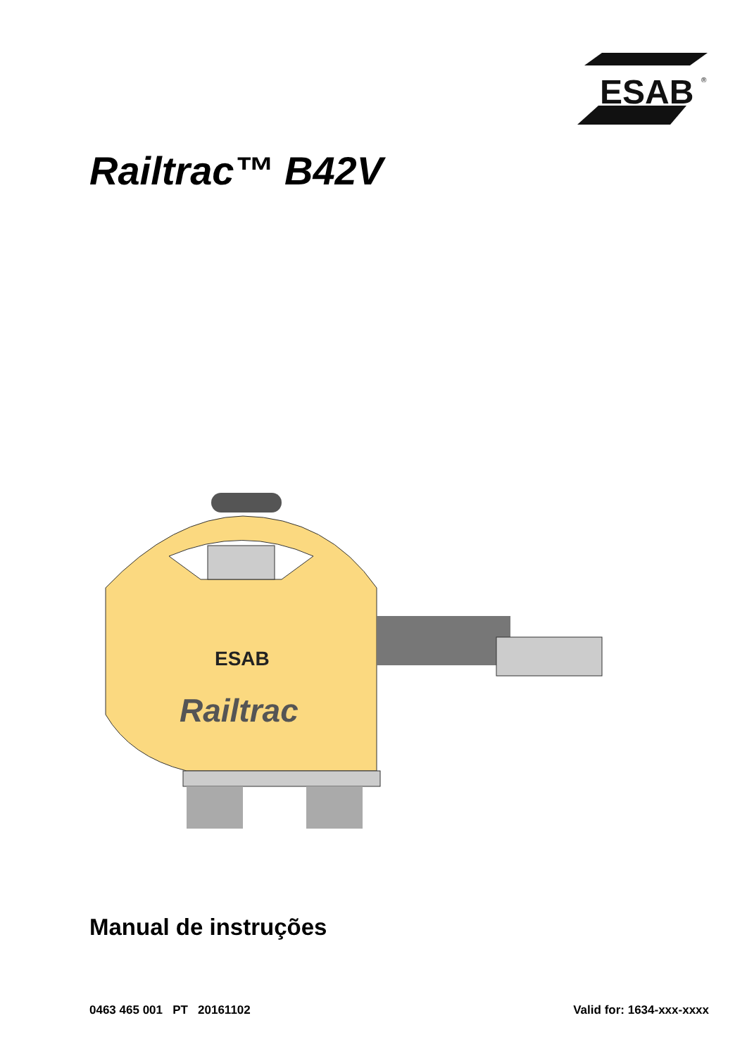ESAB
®
Railtrac™ B42V
ESAB
Railtrac
Manual de instruções
0463 465 001 PT 20161102 Valid for: 1634-xxx-xxxx